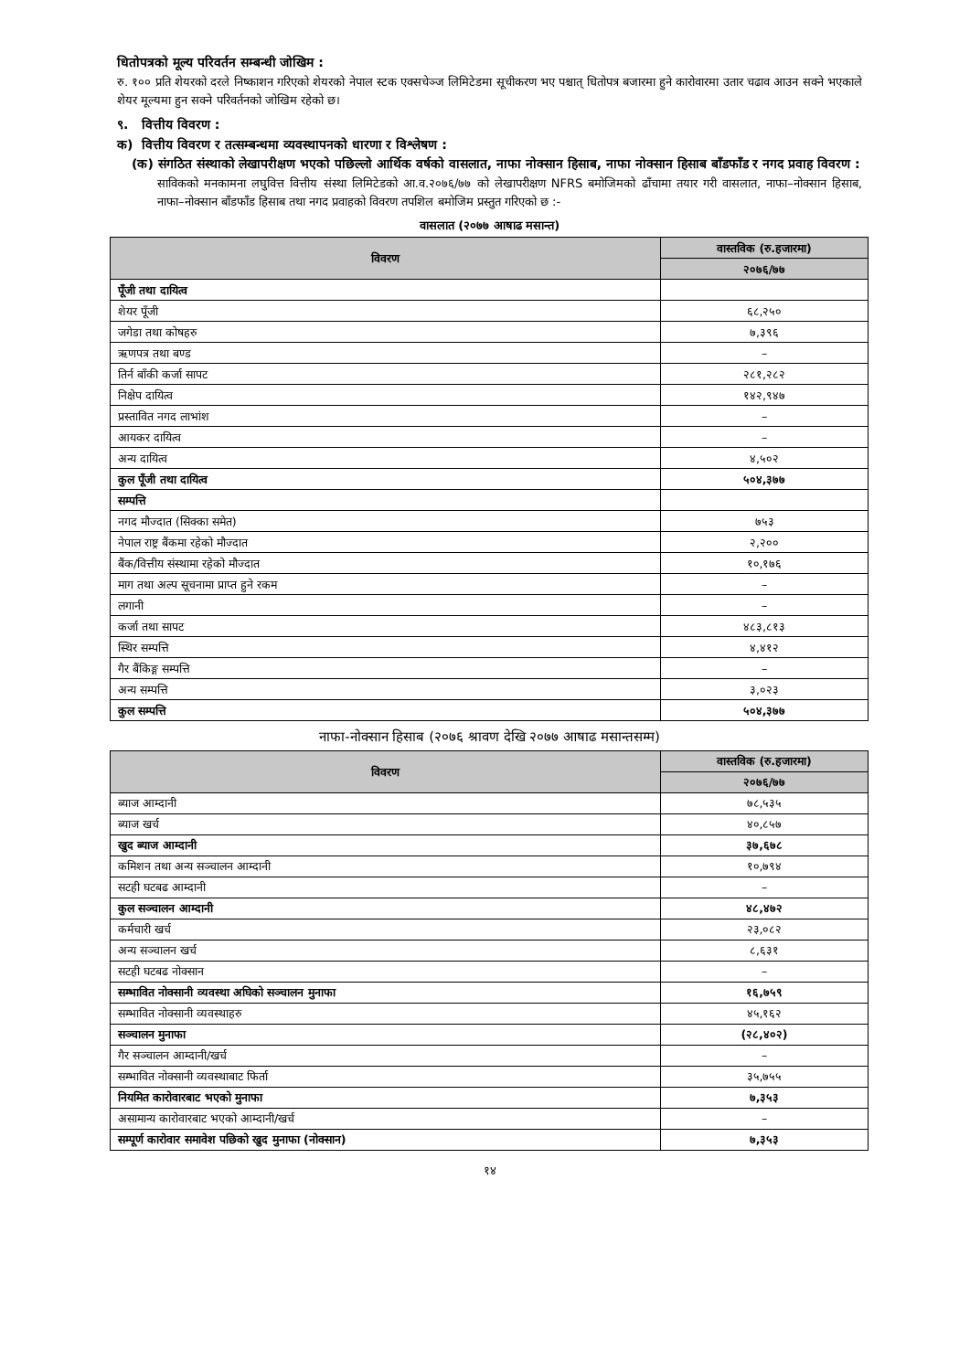धितोपत्रको मूल्य परिवर्तन सम्बन्धी जोखिम :
रु. १०० प्रति शेयरको दरले निष्काशन गरिएको शेयरको नेपाल स्टक एक्सचेञ्ज लिमिटेडमा सूचीकरण भए पश्चात् धितोपत्र बजारमा हुने कारोवारमा उतार चढाव आउन सक्ने भएकाले शेयर मूल्यमा हुन सक्ने परिवर्तनको जोखिम रहेको छ।
९. वित्तीय विवरण :
क) वित्तीय विवरण र तत्सम्बन्धमा व्यवस्थापनको धारणा र विश्लेषण :
(क) संगठित संस्थाको लेखापरीक्षण भएको पछिल्लो आर्थिक वर्षको वासलात, नाफा नोक्सान हिसाब, नाफा नोक्सान हिसाब बाँडफाँड र नगद प्रवाह विवरण :
साविकको मनकामना लघुवित्त वित्तीय संस्था लिमिटेडको आ.व.२०७६/७७ को लेखापरीक्षण NFRS बमोजिमको ढाँचामा तयार गरी वासलात, नाफा–नोक्सान हिसाब, नाफा–नोक्सान बाँडफाँड हिसाब तथा नगद प्रवाहको विवरण तपशिल बमोजिम प्रस्तुत गरिएको छ :-
वासलात (२०७७ आषाढ मसान्त)
| विवरण | वास्तविक (रु.हजारमा) |
| --- | --- |
| | २०७६/७७ |
| पूँजी तथा दायित्व | |
| शेयर पूँजी | ६८,२५० |
| जगेडा तथा कोषहरु | ७,३९६ |
| ऋणपत्र तथा बण्ड | – |
| तिर्न बाँकी कर्जा सापट | २८१,२८२ |
| निक्षेप दायित्व | १४२,९४७ |
| प्रस्तावित नगद लाभांश | – |
| आयकर दायित्व | – |
| अन्य दायित्व | ४,५०२ |
| कुल पूँजी तथा दायित्व | ५०४,३७७ |
| सम्पत्ति | |
| नगद मौज्दात (सिक्का समेत) | ७५३ |
| नेपाल राष्ट्र बैंकमा रहेको मौज्दात | २,२०० |
| बैंक/वित्तीय संस्थामा रहेको मौज्दात | १०,१७६ |
| माग तथा अल्प सूचनामा प्राप्त हुने रकम | – |
| लगानी | – |
| कर्जा तथा सापट | ४८३,८१३ |
| स्थिर सम्पत्ति | ४,४१२ |
| गैर बैंकिङ्ग सम्पत्ति | – |
| अन्य सम्पत्ति | ३,०२३ |
| कुल सम्पत्ति | ५०४,३७७ |
नाफा-नोक्सान हिसाब (२०७६ श्रावण देखि २०७७ आषाढ मसान्तसम्म)
| विवरण | वास्तविक (रु.हजारमा) |
| --- | --- |
| | २०७६/७७ |
| ब्याज आम्दानी | ७८,५३५ |
| ब्याज खर्च | ४०,८५७ |
| खुद ब्याज आम्दानी | ३७,६७८ |
| कमिशन तथा अन्य सञ्चालन आम्दानी | १०,७९४ |
| सटही घटबढ आम्दानी | – |
| कुल सञ्चालन आम्दानी | ४८,४७२ |
| कर्मचारी खर्च | २३,०८२ |
| अन्य सञ्चालन खर्च | ८,६३१ |
| सटही घटबढ नोक्सान | – |
| सम्भावित नोक्सानी व्यवस्था अघिको सञ्चालन मुनाफा | १६,७५९ |
| सम्भावित नोक्सानी व्यवस्थाहरु | ४५,१६२ |
| सञ्चालन मुनाफा | (२८,४०२) |
| गैर सञ्चालन आम्दानी/खर्च | – |
| सम्भावित नोक्सानी व्यवस्थाबाट फिर्ता | ३५,७५५ |
| नियमित कारोवारबाट भएको मुनाफा | ७,३५३ |
| असामान्य कारोवारबाट भएको आम्दानी/खर्च | – |
| सम्पूर्ण कारोवार समावेश पछिको खुद मुनाफा (नोक्सान) | ७,३५३ |
१४